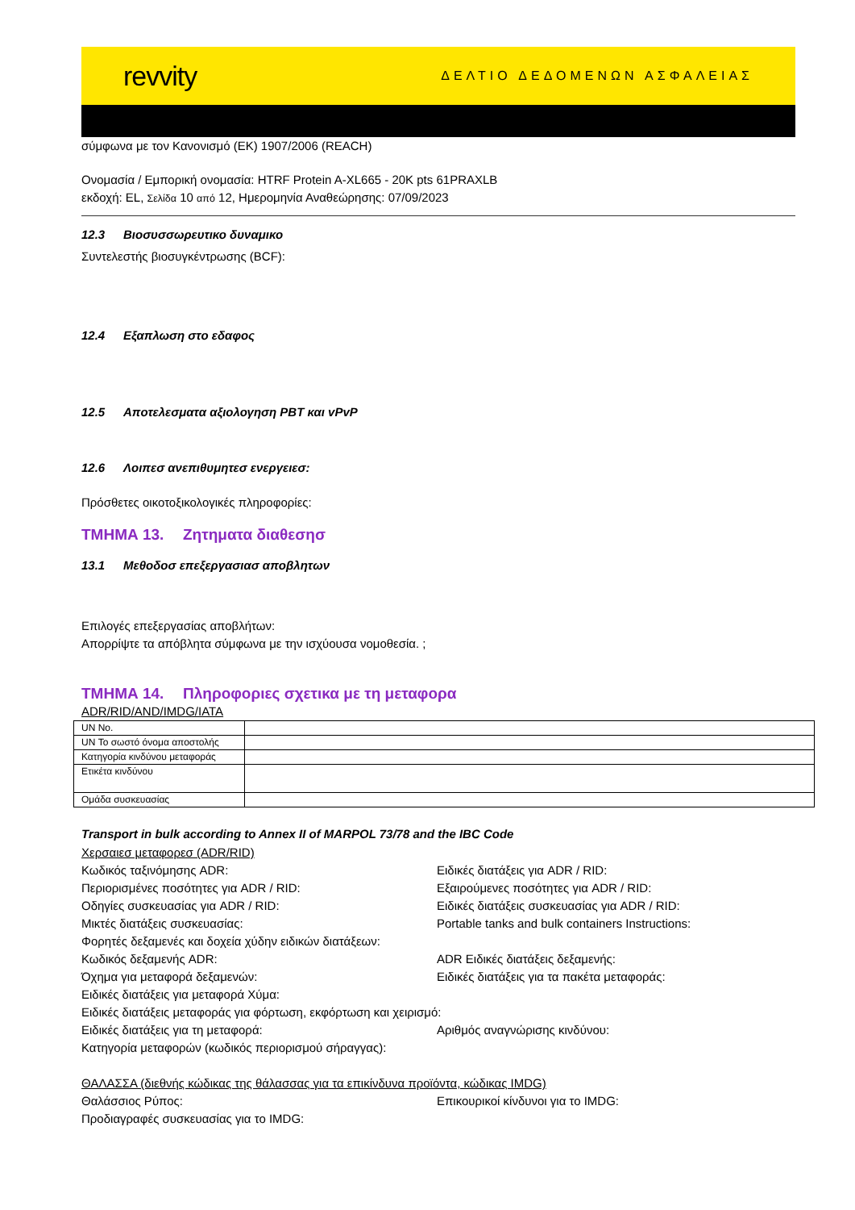revvity
ΔΕΛΤΙΟ ΔΕΔΟΜΕΝΩΝ ΑΣΦΑΛΕΙΑΣ
σύμφωνα με τον Κανονισμό (ΕΚ) 1907/2006 (REACH)
Ονομασία / Εμπορική ονομασία: HTRF Protein A-XL665 - 20K pts 61PRAXLB
εκδοχή: EL, Σελίδα 10 από 12, Ημερομηνία Αναθεώρησης: 07/09/2023
12.3 Βιοσυσσωρευτικο δυναμικο
Συντελεστής βιοσυγκέντρωσης (BCF):
12.4 Εξαπλωση στο εδαφος
12.5 Αποτελεσματα αξιολογηση PBT και vPvP
12.6 Λοιπεσ ανεπιθυμητεσ ενεργειεσ:
Πρόσθετες οικοτοξικολογικές πληροφορίες:
ΤΜΗΜΑ 13. Ζητηματα διαθεσησ
13.1 Μεθοδοσ επεξεργασιασ αποβλητων
Επιλογές επεξεργασίας αποβλήτων:
Απορρίψτε τα απόβλητα σύμφωνα με την ισχύουσα νομοθεσία. ;
ΤΜΗΜΑ 14. Πληροφοριες σχετικα με τη μεταφορα
ADR/RID/AND/IMDG/IATA
| UN No. | |
| UN Το σωστό όνομα αποστολής | |
| Κατηγορία κινδύνου μεταφοράς | |
| Ετικέτα κινδύνου | |
| Ομάδα συσκευασίας | |
Transport in bulk according to Annex II of MARPOL 73/78 and the IBC Code
Χερσαιεσ μεταφορεσ (ADR/RID)
Κωδικός ταξινόμησης ADR:
Ειδικές διατάξεις για ADR / RID:
Περιορισμένες ποσότητες για ADR / RID:
Εξαιρούμενες ποσότητες για ADR / RID:
Οδηγίες συσκευασίας για ADR / RID:
Ειδικές διατάξεις συσκευασίας για ADR / RID:
Μικτές διατάξεις συσκευασίας:
Portable tanks and bulk containers Instructions:
Φορητές δεξαμενές και δοχεία χύδην ειδικών διατάξεων:
Κωδικός δεξαμενής ADR:
ADR Ειδικές διατάξεις δεξαμενής:
Όχημα για μεταφορά δεξαμενών:
Ειδικές διατάξεις για τα πακέτα μεταφοράς:
Ειδικές διατάξεις για μεταφορά Χύμα:
Ειδικές διατάξεις μεταφοράς για φόρτωση, εκφόρτωση και χειρισμό:
Ειδικές διατάξεις για τη μεταφορά:
Αριθμός αναγνώρισης κινδύνου:
Κατηγορία μεταφορών (κωδικός περιορισμού σήραγγας):
ΘΑΛΑΣΣΑ (διεθνής κώδικας της θάλασσας για τα επικίνδυνα προϊόντα, κώδικας IMDG)
Θαλάσσιος Ρύπος:
Επικουρικοί κίνδυνοι για το IMDG:
Προδιαγραφές συσκευασίας για το IMDG: